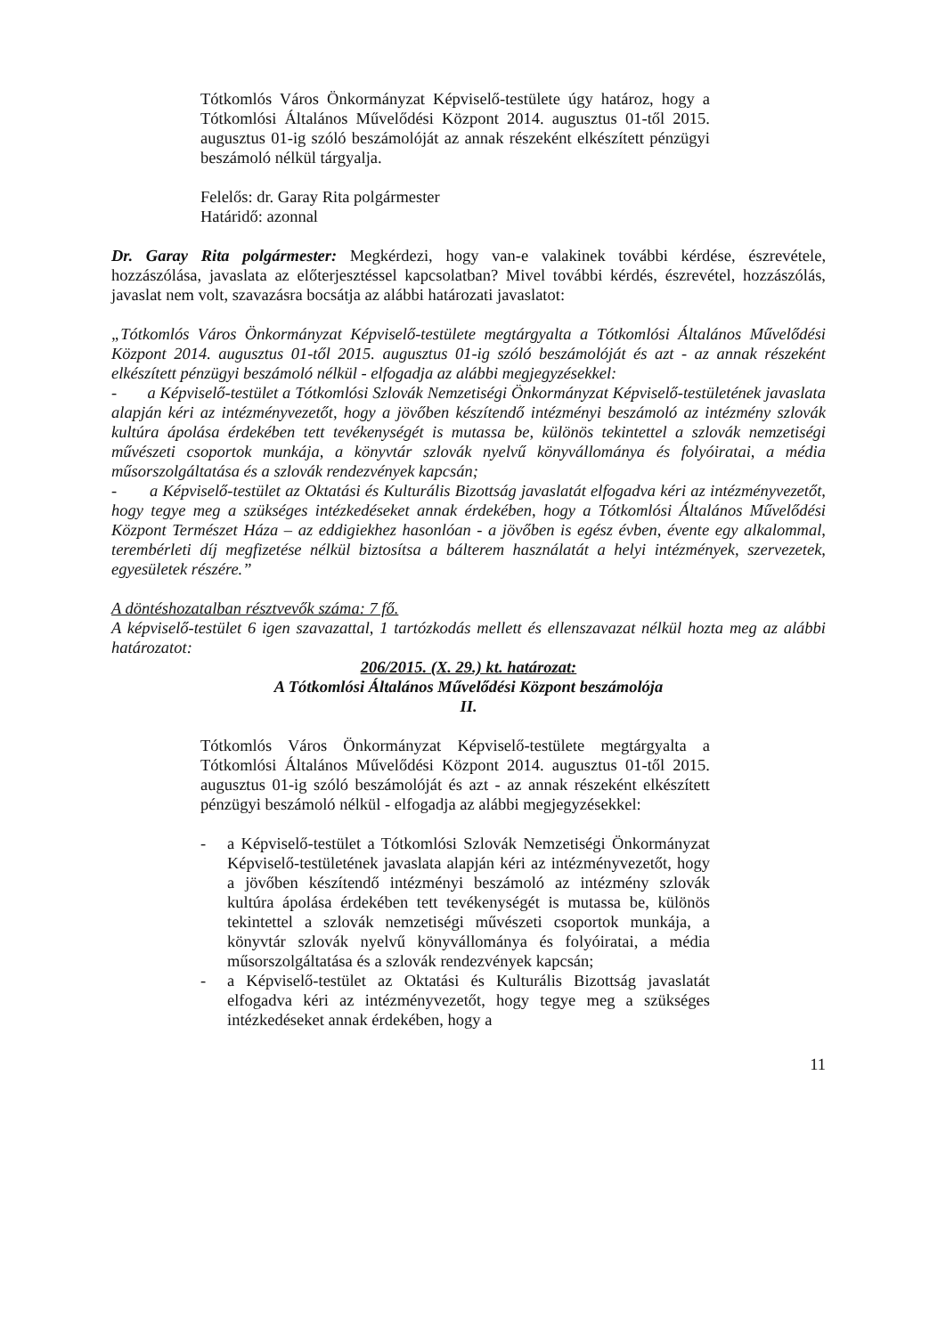Tótkomlós Város Önkormányzat Képviselő-testülete úgy határoz, hogy a Tótkomlósi Általános Művelődési Központ 2014. augusztus 01-től 2015. augusztus 01-ig szóló beszámolóját az annak részeként elkészített pénzügyi beszámoló nélkül tárgyalja.
Felelős: dr. Garay Rita polgármester
Határidő: azonnal
Dr. Garay Rita polgármester: Megkérdezi, hogy van-e valakinek további kérdése, észrevétele, hozzászólása, javaslata az előterjesztéssel kapcsolatban? Mivel további kérdés, észrevétel, hozzászólás, javaslat nem volt, szavazásra bocsátja az alábbi határozati javaslatot:
„Tótkomlós Város Önkormányzat Képviselő-testülete megtárgyalta a Tótkomlósi Általános Művelődési Központ 2014. augusztus 01-től 2015. augusztus 01-ig szóló beszámolóját és azt - az annak részeként elkészített pénzügyi beszámoló nélkül - elfogadja az alábbi megjegyzésekkel:
- a Képviselő-testület a Tótkomlósi Szlovák Nemzetiségi Önkormányzat Képviselő-testületének javaslata alapján kéri az intézményvezetőt, hogy a jövőben készítendő intézményi beszámoló az intézmény szlovák kultúra ápolása érdekében tett tevékenységét is mutassa be, különös tekintettel a szlovák nemzetiségi művészeti csoportok munkája, a könyvtár szlovák nyelvű könyvállománya és folyóiratai, a média műsorszolgáltatása és a szlovák rendezvények kapcsán;
- a Képviselő-testület az Oktatási és Kulturális Bizottság javaslatát elfogadva kéri az intézményvezetőt, hogy tegye meg a szükséges intézkedéseket annak érdekében, hogy a Tótkomlósi Általános Művelődési Központ Természet Háza – az eddigiekhez hasonlóan - a jövőben is egész évben, évente egy alkalommal, terembérleti díj megfizetése nélkül biztosítsa a bálterem használatát a helyi intézmények, szervezetek, egyesületek részére.”
A döntéshozatalban résztvevők száma: 7 fő.
A képviselő-testület 6 igen szavazattal, 1 tartózkodás mellett és ellenszavazat nélkül hozta meg az alábbi határozatot:
206/2015. (X. 29.) kt. határozat:
A Tótkomlósi Általános Művelődési Központ beszámolója
II.
Tótkomlós Város Önkormányzat Képviselő-testülete megtárgyalta a Tótkomlósi Általános Művelődési Központ 2014. augusztus 01-től 2015. augusztus 01-ig szóló beszámolóját és azt - az annak részeként elkészített pénzügyi beszámoló nélkül - elfogadja az alábbi megjegyzésekkel:
- a Képviselő-testület a Tótkomlósi Szlovák Nemzetiségi Önkormányzat Képviselő-testületének javaslata alapján kéri az intézményvezetőt, hogy a jövőben készítendő intézményi beszámoló az intézmény szlovák kultúra ápolása érdekében tett tevékenységét is mutassa be, különös tekintettel a szlovák nemzetiségi művészeti csoportok munkája, a könyvtár szlovák nyelvű könyvállománya és folyóiratai, a média műsorszolgáltatása és a szlovák rendezvények kapcsán;
- a Képviselő-testület az Oktatási és Kulturális Bizottság javaslatát elfogadva kéri az intézményvezetőt, hogy tegye meg a szükséges intézkedéseket annak érdekében, hogy a
11